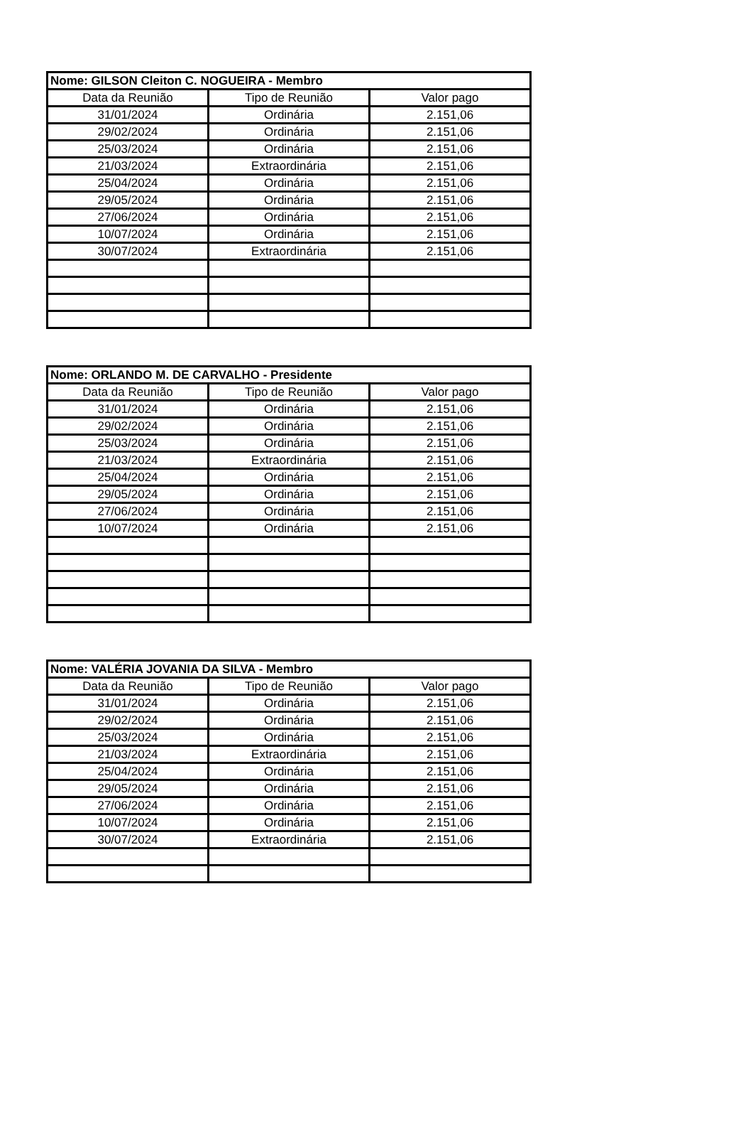| Nome: GILSON Cleiton C. NOGUEIRA - Membro | | |
| --- | --- | --- |
| Data da Reunião | Tipo de Reunião | Valor pago |
| 31/01/2024 | Ordinária | 2.151,06 |
| 29/02/2024 | Ordinária | 2.151,06 |
| 25/03/2024 | Ordinária | 2.151,06 |
| 21/03/2024 | Extraordinária | 2.151,06 |
| 25/04/2024 | Ordinária | 2.151,06 |
| 29/05/2024 | Ordinária | 2.151,06 |
| 27/06/2024 | Ordinária | 2.151,06 |
| 10/07/2024 | Ordinária | 2.151,06 |
| 30/07/2024 | Extraordinária | 2.151,06 |
| Nome: ORLANDO M. DE CARVALHO - Presidente | | |
| --- | --- | --- |
| Data da Reunião | Tipo de Reunião | Valor pago |
| 31/01/2024 | Ordinária | 2.151,06 |
| 29/02/2024 | Ordinária | 2.151,06 |
| 25/03/2024 | Ordinária | 2.151,06 |
| 21/03/2024 | Extraordinária | 2.151,06 |
| 25/04/2024 | Ordinária | 2.151,06 |
| 29/05/2024 | Ordinária | 2.151,06 |
| 27/06/2024 | Ordinária | 2.151,06 |
| 10/07/2024 | Ordinária | 2.151,06 |
| Nome: VALÉRIA JOVANIA DA SILVA - Membro | | |
| --- | --- | --- |
| Data da Reunião | Tipo de Reunião | Valor pago |
| 31/01/2024 | Ordinária | 2.151,06 |
| 29/02/2024 | Ordinária | 2.151,06 |
| 25/03/2024 | Ordinária | 2.151,06 |
| 21/03/2024 | Extraordinária | 2.151,06 |
| 25/04/2024 | Ordinária | 2.151,06 |
| 29/05/2024 | Ordinária | 2.151,06 |
| 27/06/2024 | Ordinária | 2.151,06 |
| 10/07/2024 | Ordinária | 2.151,06 |
| 30/07/2024 | Extraordinária | 2.151,06 |